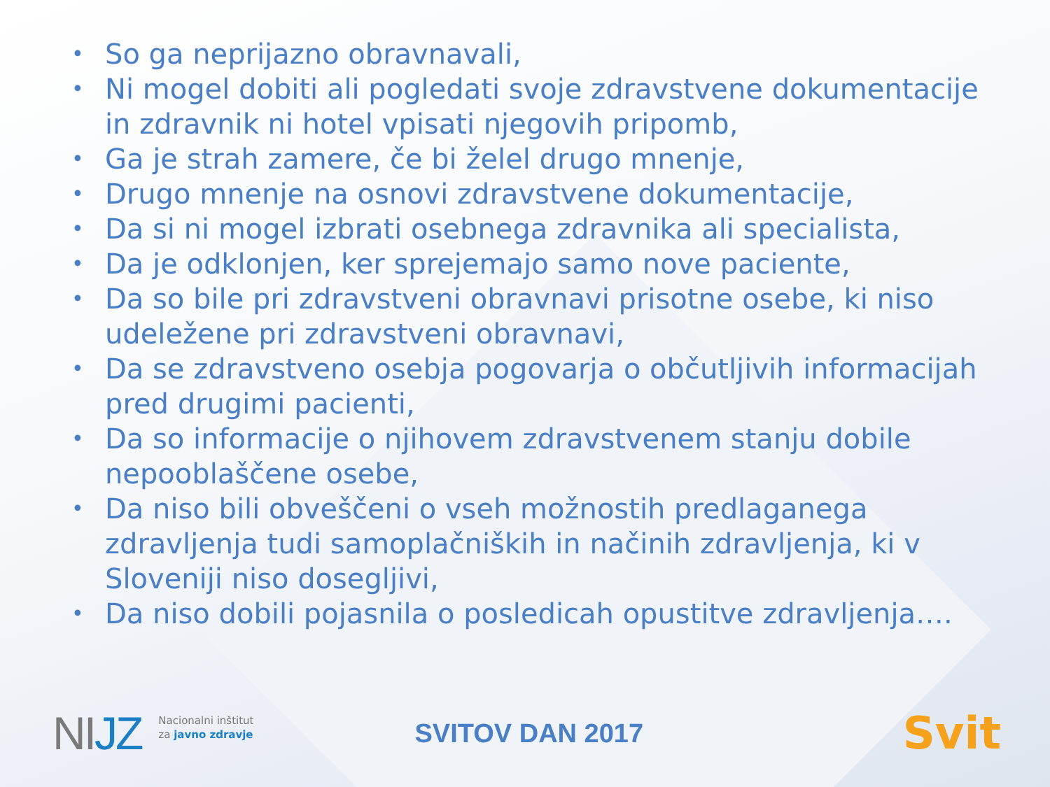• So ga neprijazno obravnavali,
• Ni mogel dobiti ali pogledati svoje zdravstvene dokumentacije in zdravnik ni hotel vpisati njegovih pripomb,
• Ga je strah zamere, če bi želel drugo mnenje,
• Drugo mnenje na osnovi zdravstvene dokumentacije,
• Da si ni mogel izbrati osebnega zdravnika ali specialista,
• Da je odklonjen, ker sprejemajo samo nove paciente,
• Da so bile pri zdravstveni obravnavi prisotne osebe, ki niso udeležene pri zdravstveni obravnavi,
• Da se zdravstveno osebja pogovarja o občutljivih informacijah pred drugimi pacienti,
• Da so informacije o njihovem zdravstvenem stanju dobile nepooblaščene osebe,
• Da niso bili obveščeni o vseh možnostih predlaganega zdravljenja tudi samoplačniških in načinih zdravljenja, ki v Sloveniji niso dosegljivi,
• Da niso dobili pojasnila o posledicah opustitve zdravljenja….
NIJZ
Nacionalni inštitut
za javno zdravje
SVITOV DAN 2017
Svit